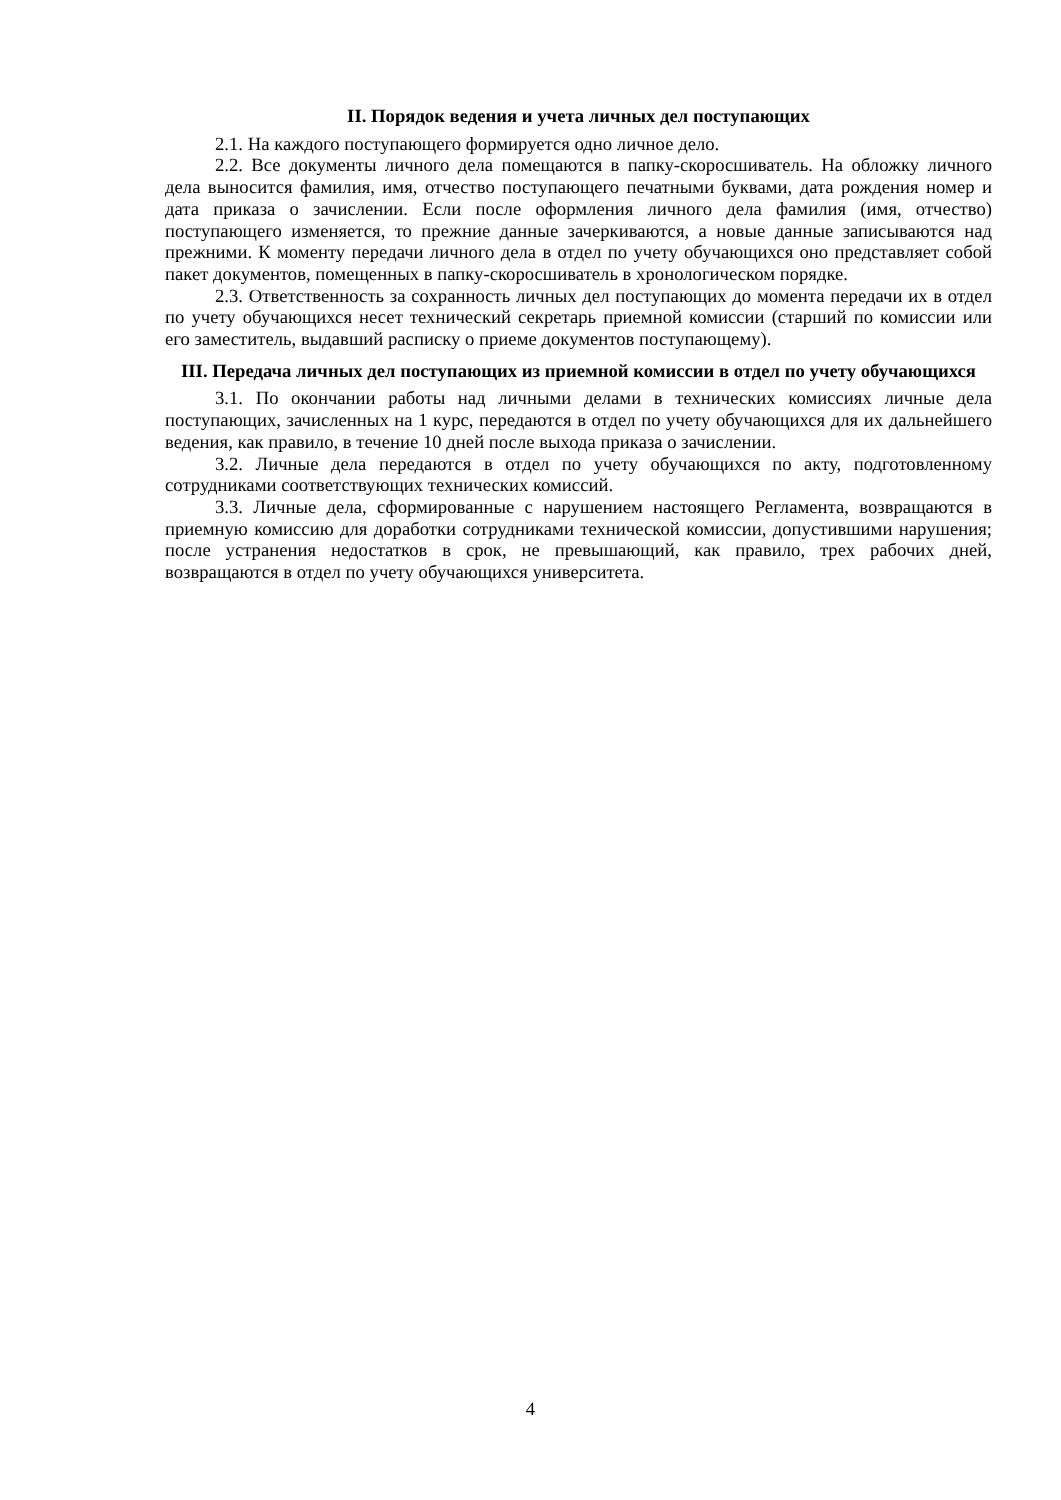II. Порядок ведения и учета личных дел поступающих
2.1. На каждого поступающего формируется одно личное дело.
2.2. Все документы личного дела помещаются в папку-скоросшиватель. На обложку личного дела выносится фамилия, имя, отчество поступающего печатными буквами, дата рождения номер и дата приказа о зачислении. Если после оформления личного дела фамилия (имя, отчество) поступающего изменяется, то прежние данные зачеркиваются, а новые данные записываются над прежними. К моменту передачи личного дела в отдел по учету обучающихся оно представляет собой пакет документов, помещенных в папку-скоросшиватель в хронологическом порядке.
2.3. Ответственность за сохранность личных дел поступающих до момента передачи их в отдел по учету обучающихся несет технический секретарь приемной комиссии (старший по комиссии или его заместитель, выдавший расписку о приеме документов поступающему).
III. Передача личных дел поступающих из приемной комиссии в отдел по учету обучающихся
3.1. По окончании работы над личными делами в технических комиссиях личные дела поступающих, зачисленных на 1 курс, передаются в отдел по учету обучающихся для их дальнейшего ведения, как правило, в течение 10 дней после выхода приказа о зачислении.
3.2. Личные дела передаются в отдел по учету обучающихся по акту, подготовленному сотрудниками соответствующих технических комиссий.
3.3. Личные дела, сформированные с нарушением настоящего Регламента, возвращаются в приемную комиссию для доработки сотрудниками технической комиссии, допустившими нарушения; после устранения недостатков в срок, не превышающий, как правило, трех рабочих дней, возвращаются в отдел по учету обучающихся университета.
4